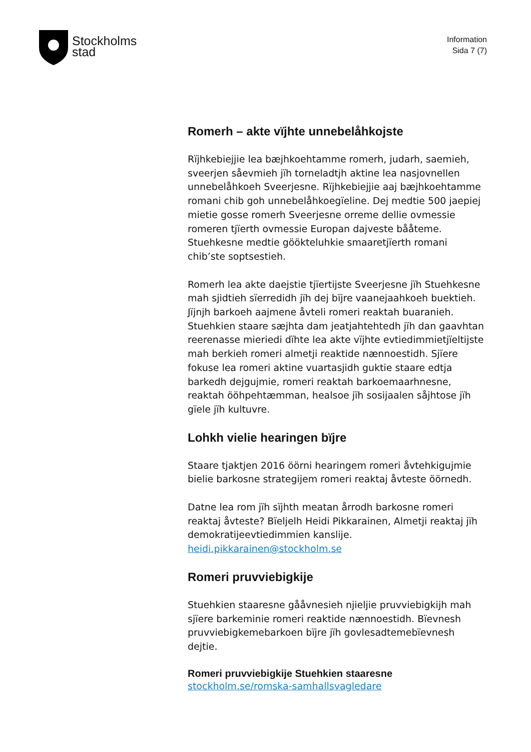Stockholms
stad
Information
Sida 7 (7)
Romerh – akte vïjhte unnebelåhkojste
Rïjhkebiejjie lea bæjhkoehtamme romerh, judarh, saemieh, sveerjen såevmieh jïh torneladtjh aktine lea nasjovnellen unnebelåhkoeh Sveerjesne. Rïjhkebiejjie aaj bæjhkoehtamme romani chib goh unnebelåhkoegïeline. Dej medtie 500 jaepiej mietie gosse romerh Sveerjesne orreme dellie ovmessie romeren tjïerth ovmessie Europan dajveste bååteme. Stuehkesne medtie göökteluhkie smaaretjïerth romani chib’ste soptsestieh.
Romerh lea akte daejstie tjïertijste Sveerjesne jïh Stuehkesne mah sjidtieh sïerredidh jïh dej bïjre vaanejaahkoeh buektieh. Jïjnjh barkoeh aajmene åvteli romeri reaktah buaranieh. Stuehkien staare sæjhta dam jeatjahtehtedh jïh dan gaavhtan reerenasse mieriedi dïhte lea akte vïjhte evtiedimmietjïeltijste mah berkieh romeri almetji reaktide nænnoestidh. Sjïere fokuse lea romeri aktine vuartasjidh guktie staare edtja barkedh dejgujmie, romeri reaktah barkoemaarhnesne, reaktah ööhpehtæmman, healsoe jïh sosijaalen såjhtose jïh gïele jïh kultuvre.
Lohkh vielie hearingen bïjre
Staare tjaktjen 2016 öörni hearingem romeri åvtehkigujmie bielie barkosne strategijem romeri reaktaj åvteste öörnedh.
Datne lea rom jïh sïjhth meatan årrodh barkosne romeri reaktaj åvteste? Bïeljelh Heidi Pikkarainen, Almetji reaktaj jïh demokratijeevtiedimmien kanslije. heidi.pikkarainen@stockholm.se
Romeri pruvviebigkije
Stuehkien staaresne gååvnesieh njieljie pruvviebigkijh mah sjïere barkeminie romeri reaktide nænnoestidh. Bïevnesh pruvviebigkemebarkoen bïjre jïh govlesadtemebïevnesh dejtie.
Romeri pruvviebigkije Stuehkien staaresne
stockholm.se/romska-samhallsvagledare